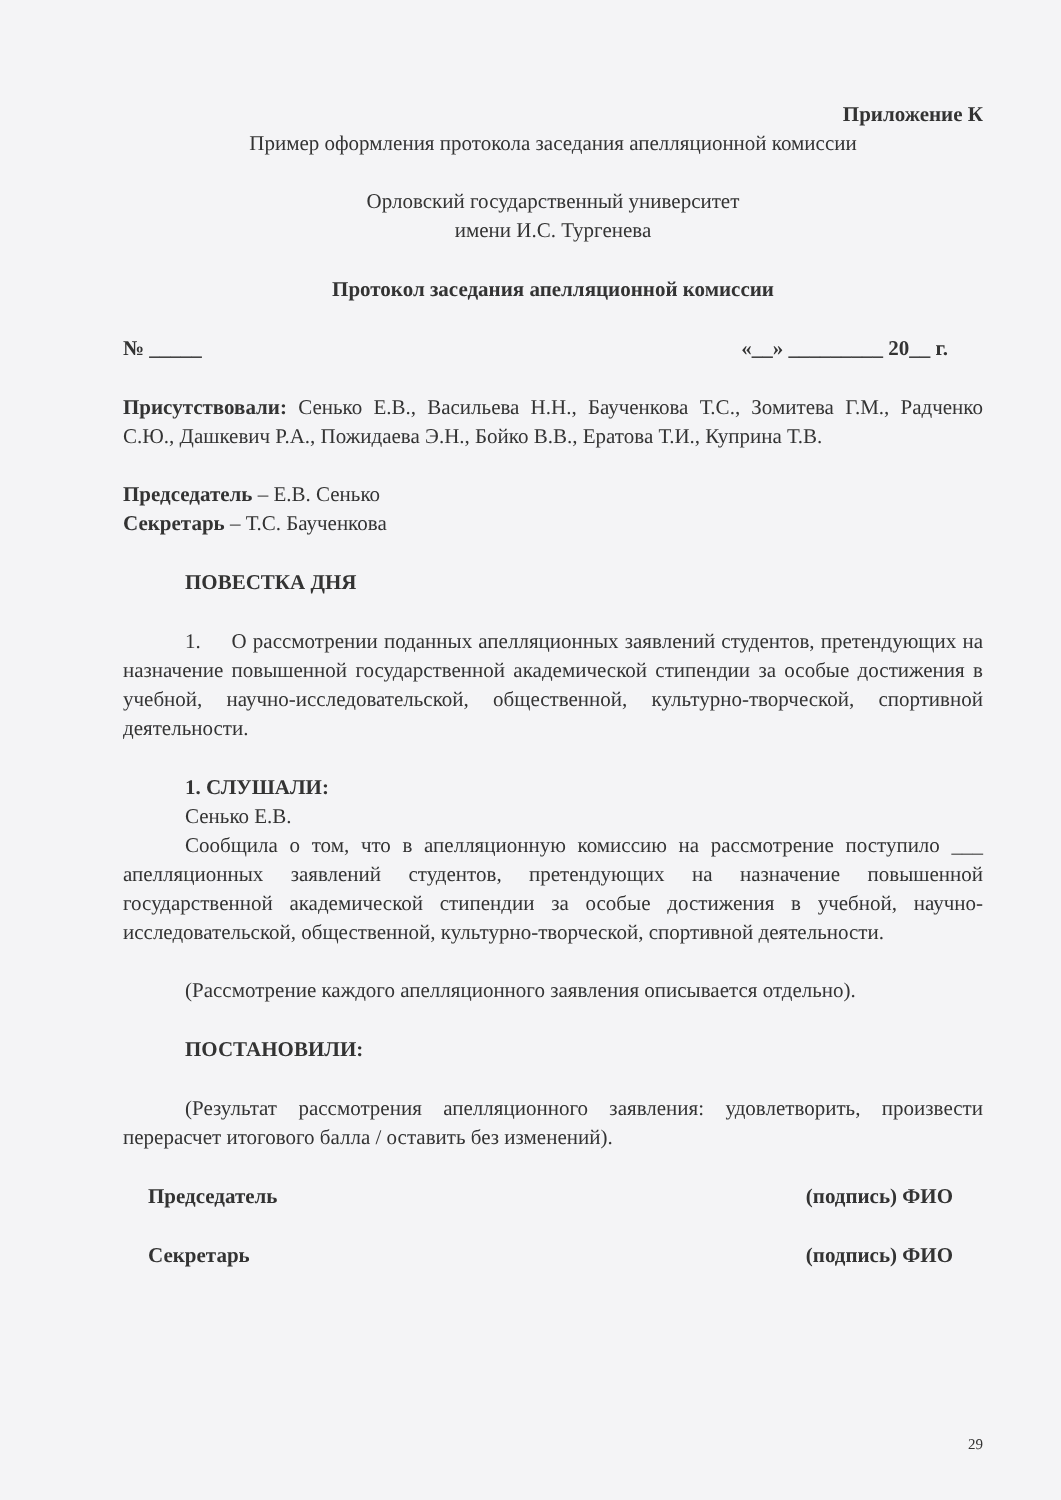Приложение К
Пример оформления протокола заседания апелляционной комиссии
Орловский государственный университет
имени И.С. Тургенева
Протокол заседания апелляционной комиссии
№ _____ «__» _________ 20__ г.
Присутствовали: Сенько Е.В., Васильева Н.Н., Баученкова Т.С., Зомитева Г.М., Радченко С.Ю., Дашкевич Р.А., Пожидаева Э.Н., Бойко В.В., Ератова Т.И., Куприна Т.В.
Председатель – Е.В. Сенько
Секретарь – Т.С. Баученкова
ПОВЕСТКА ДНЯ
1. О рассмотрении поданных апелляционных заявлений студентов, претендующих на назначение повышенной государственной академической стипендии за особые достижения в учебной, научно-исследовательской, общественной, культурно-творческой, спортивной деятельности.
1. СЛУШАЛИ:
Сенько Е.В.
Сообщила о том, что в апелляционную комиссию на рассмотрение поступило ___ апелляционных заявлений студентов, претендующих на назначение повышенной государственной академической стипендии за особые достижения в учебной, научно-исследовательской, общественной, культурно-творческой, спортивной деятельности.
(Рассмотрение каждого апелляционного заявления описывается отдельно).
ПОСТАНОВИЛИ:
(Результат рассмотрения апелляционного заявления: удовлетворить, произвести перерасчет итогового балла / оставить без изменений).
Председатель (подпись) ФИО
Секретарь (подпись) ФИО
29